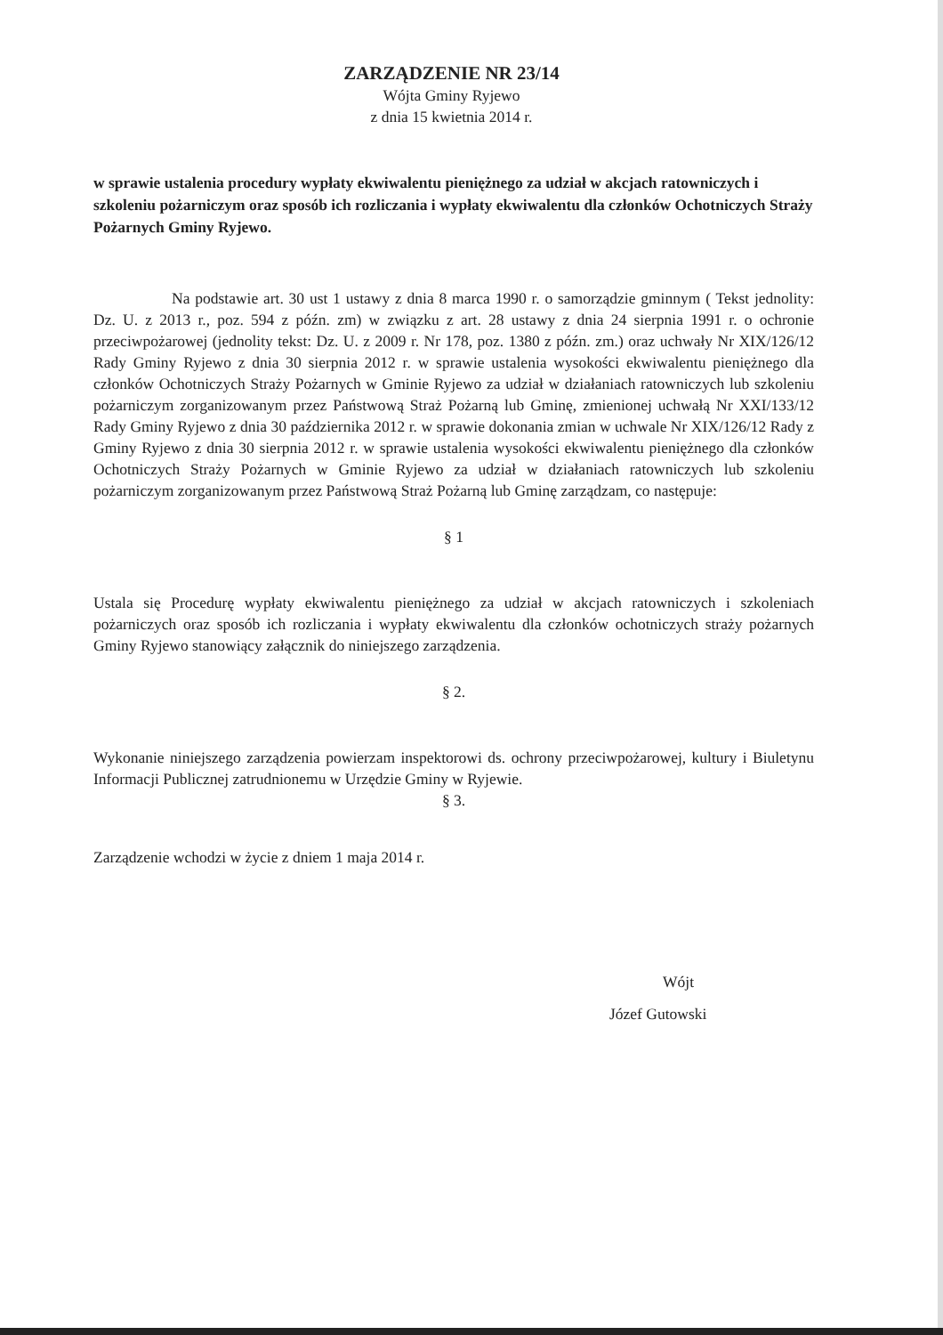ZARZĄDZENIE NR 23/14
Wójta Gminy Ryjewo
z dnia 15 kwietnia 2014 r.
w sprawie ustalenia procedury wypłaty ekwiwalentu pieniężnego za udział w akcjach ratowniczych i szkoleniu pożarniczym oraz sposób ich rozliczania i wypłaty ekwiwalentu dla członków Ochotniczych Straży Pożarnych Gminy Ryjewo.
Na podstawie art. 30 ust 1 ustawy z dnia 8 marca 1990 r. o samorządzie gminnym ( Tekst jednolity: Dz. U. z 2013 r., poz. 594 z późn. zm) w związku z art. 28 ustawy z dnia 24 sierpnia 1991 r. o ochronie przeciwpożarowej (jednolity tekst: Dz. U. z 2009 r. Nr 178, poz. 1380 z późn. zm.) oraz uchwały Nr XIX/126/12 Rady Gminy Ryjewo z dnia 30 sierpnia 2012 r. w sprawie ustalenia wysokości ekwiwalentu pieniężnego dla członków Ochotniczych Straży Pożarnych w Gminie Ryjewo za udział w działaniach ratowniczych lub szkoleniu pożarniczym zorganizowanym przez Państwową Straż Pożarną lub Gminę, zmienionej uchwałą Nr XXI/133/12 Rady Gminy Ryjewo z dnia 30 października 2012 r. w sprawie dokonania zmian w uchwale Nr XIX/126/12 Rady z Gminy Ryjewo z dnia 30 sierpnia 2012 r. w sprawie ustalenia wysokości ekwiwalentu pieniężnego dla członków Ochotniczych Straży Pożarnych w Gminie Ryjewo za udział w działaniach ratowniczych lub szkoleniu pożarniczym zorganizowanym przez Państwową Straż Pożarną lub Gminę zarządzam, co następuje:
§ 1
Ustala się Procedurę wypłaty ekwiwalentu pieniężnego za udział w akcjach ratowniczych i szkoleniach pożarniczych oraz sposób ich rozliczania i wypłaty ekwiwalentu dla członków ochotniczych straży pożarnych Gminy Ryjewo stanowiący załącznik do niniejszego zarządzenia.
§ 2.
Wykonanie niniejszego zarządzenia powierzam inspektorowi ds. ochrony przeciwpożarowej, kultury i Biuletynu Informacji Publicznej zatrudnionemu w Urzędzie Gminy w Ryjewie.
§ 3.
Zarządzenie wchodzi w życie z dniem 1 maja 2014 r.
Wójt
Józef Gutowski